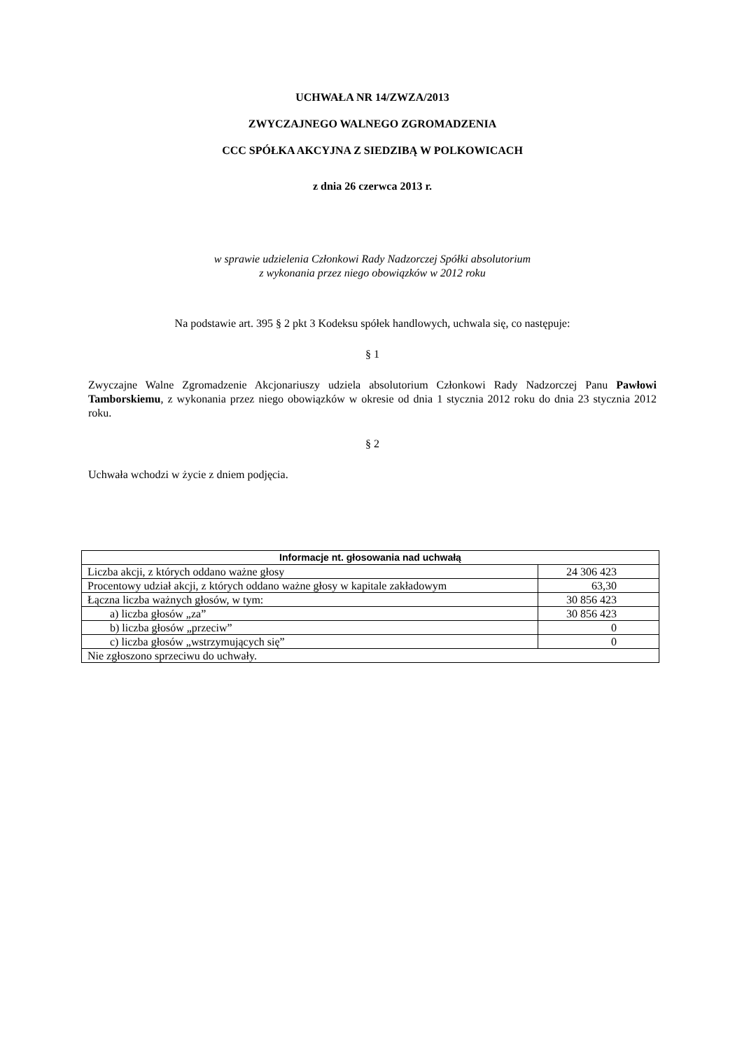UCHWAŁA NR 14/ZWZA/2013
ZWYCZAJNEGO WALNEGO ZGROMADZENIA
CCC SPÓŁKA AKCYJNA Z SIEDZIBĄ W POLKOWICACH
z dnia 26 czerwca 2013 r.
w sprawie udzielenia Członkowi Rady Nadzorczej Spółki absolutorium
z wykonania przez niego obowiązków w 2012 roku
Na podstawie art. 395 § 2 pkt 3 Kodeksu spółek handlowych, uchwala się, co następuje:
§ 1
Zwyczajne Walne Zgromadzenie Akcjonariuszy udziela absolutorium Członkowi Rady Nadzorczej Panu Pawłowi Tamborskiemu, z wykonania przez niego obowiązków w okresie od dnia 1 stycznia 2012 roku do dnia 23 stycznia 2012 roku.
§ 2
Uchwała wchodzi w życie z dniem podjęcia.
| Informacje nt. głosowania nad uchwałą | |
| --- | --- |
| Liczba akcji, z których oddano ważne głosy | 24 306 423 |
| Procentowy udział akcji, z których oddano ważne głosy w kapitale zakładowym | 63,30 |
| Łączna liczba ważnych głosów, w tym: | 30 856 423 |
| a) liczba głosów „za” | 30 856 423 |
| b) liczba głosów „przeciw” | 0 |
| c) liczba głosów „wstrzymujących się” | 0 |
| Nie zgłoszono sprzeciwu do uchwały. | |